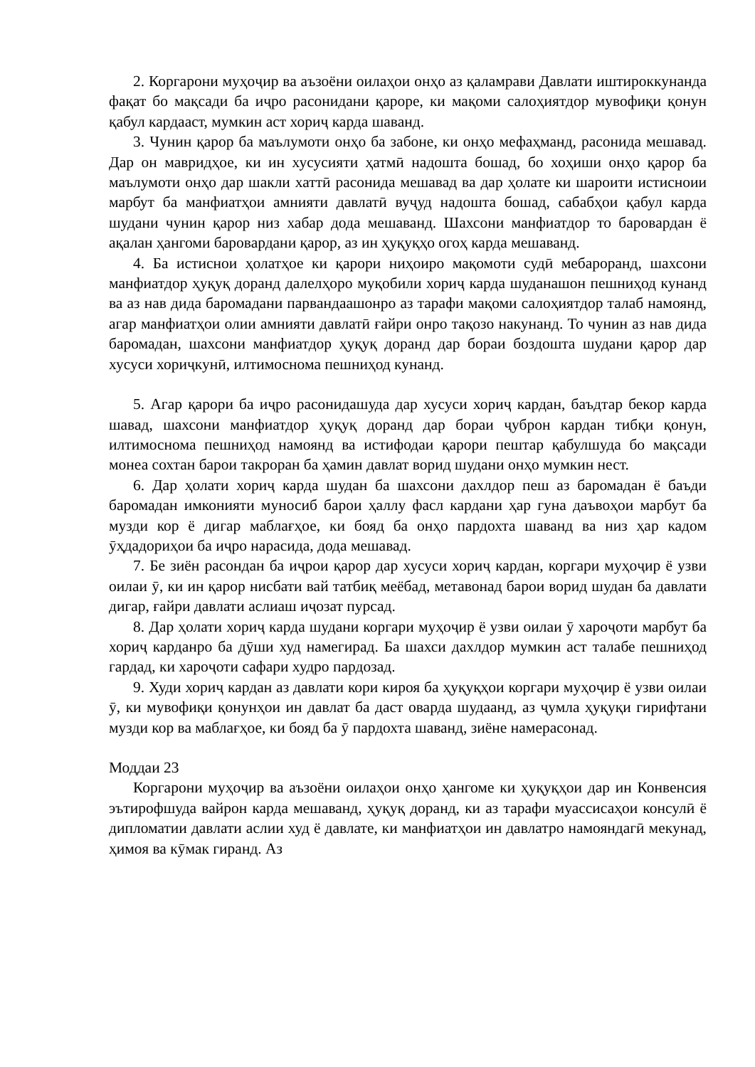2. Коргарони муҳоҷир ва аъзоёни оилаҳои онҳо аз қаламрави Давлати иштироккунанда фақат бо мақсади ба иҷро расонидани қароре, ки мақоми салоҳиятдор мувофиқи қонун қабул кардааст, мумкин аст хориҷ карда шаванд.
3. Чунин қарор ба маълумоти онҳо ба забоне, ки онҳо мефаҳманд, расонида мешавад. Дар он мавридҳое, ки ин хусусияти ҳатмӣ надошта бошад, бо хоҳиши онҳо қарор ба маълумоти онҳо дар шакли хаттӣ расонида мешавад ва дар ҳолате ки шароити истисноии марбут ба манфиатҳои амнияти давлатӣ вуҷуд надошта бошад, сабабҳои қабул карда шудани чунин қарор низ хабар дода мешаванд. Шахсони манфиатдор то баровардан ё ақалан ҳангоми баровардани қарор, аз ин ҳуқуқҳо огоҳ карда мешаванд.
4. Ба истиснои ҳолатҳое ки қарори ниҳоиро мақомоти судӣ мебароранд, шахсони манфиатдор ҳуқуқ доранд далелҳоро муқобили хориҷ карда шуданашон пешниҳод кунанд ва аз нав дида баромадани парвандаашонро аз тарафи мақоми салоҳиятдор талаб намоянд, агар манфиатҳои олии амнияти давлатӣ ғайри онро тақозо накунанд. То чунин аз нав дида баромадан, шахсони манфиатдор ҳуқуқ доранд дар бораи боздошта шудани қарор дар хусуси хориҷкунӣ, илтимоснома пешниҳод кунанд.
5. Агар қарори ба иҷро расонидашуда дар хусуси хориҷ кардан, баъдтар бекор карда шавад, шахсони манфиатдор ҳуқуқ доранд дар бораи ҷуброн кардан тибқи қонун, илтимоснома пешниҳод намоянд ва истифодаи қарори пештар қабулшуда бо мақсади монеа сохтан барои такроран ба ҳамин давлат ворид шудани онҳо мумкин нест.
6. Дар ҳолати хориҷ карда шудан ба шахсони дахлдор пеш аз баромадан ё баъди баромадан имконияти муносиб барои ҳаллу фасл кардани ҳар гуна даъвоҳои марбут ба музди кор ё дигар маблағҳое, ки бояд ба онҳо пардохта шаванд ва низ ҳар кадом ӯҳдадориҳои ба иҷро нарасида, дода мешавад.
7. Бе зиён расондан ба иҷрои қарор дар хусуси хориҷ кардан, коргари муҳоҷир ё узви оилаи ӯ, ки ин қарор нисбати вай татбиқ меёбад, метавонад барои ворид шудан ба давлати дигар, ғайри давлати аслиаш иҷозат пурсад.
8. Дар ҳолати хориҷ карда шудани коргари муҳоҷир ё узви оилаи ӯ хароҷоти марбут ба хориҷ карданро ба дӯши худ намегирад. Ба шахси дахлдор мумкин аст талабе пешниҳод гардад, ки хароҷоти сафари худро пардозад.
9. Худи хориҷ кардан аз давлати кори кироя ба ҳуқуқҳои коргари муҳоҷир ё узви оилаи ӯ, ки мувофиқи қонунҳои ин давлат ба даст оварда шудаанд, аз ҷумла ҳуқуқи гирифтани музди кор ва маблағҳое, ки бояд ба ӯ пардохта шаванд, зиёне намерасонад.
Моддаи 23
Коргарони муҳоҷир ва аъзоёни оилаҳои онҳо ҳангоме ки ҳуқуқҳои дар ин Конвенсия эътирофшуда вайрон карда мешаванд, ҳуқуқ доранд, ки аз тарафи муассисаҳои консулӣ ё дипломатии давлати аслии худ ё давлате, ки манфиатҳои ин давлатро намояндагӣ мекунад, ҳимоя ва кӯмак гиранд. Аз